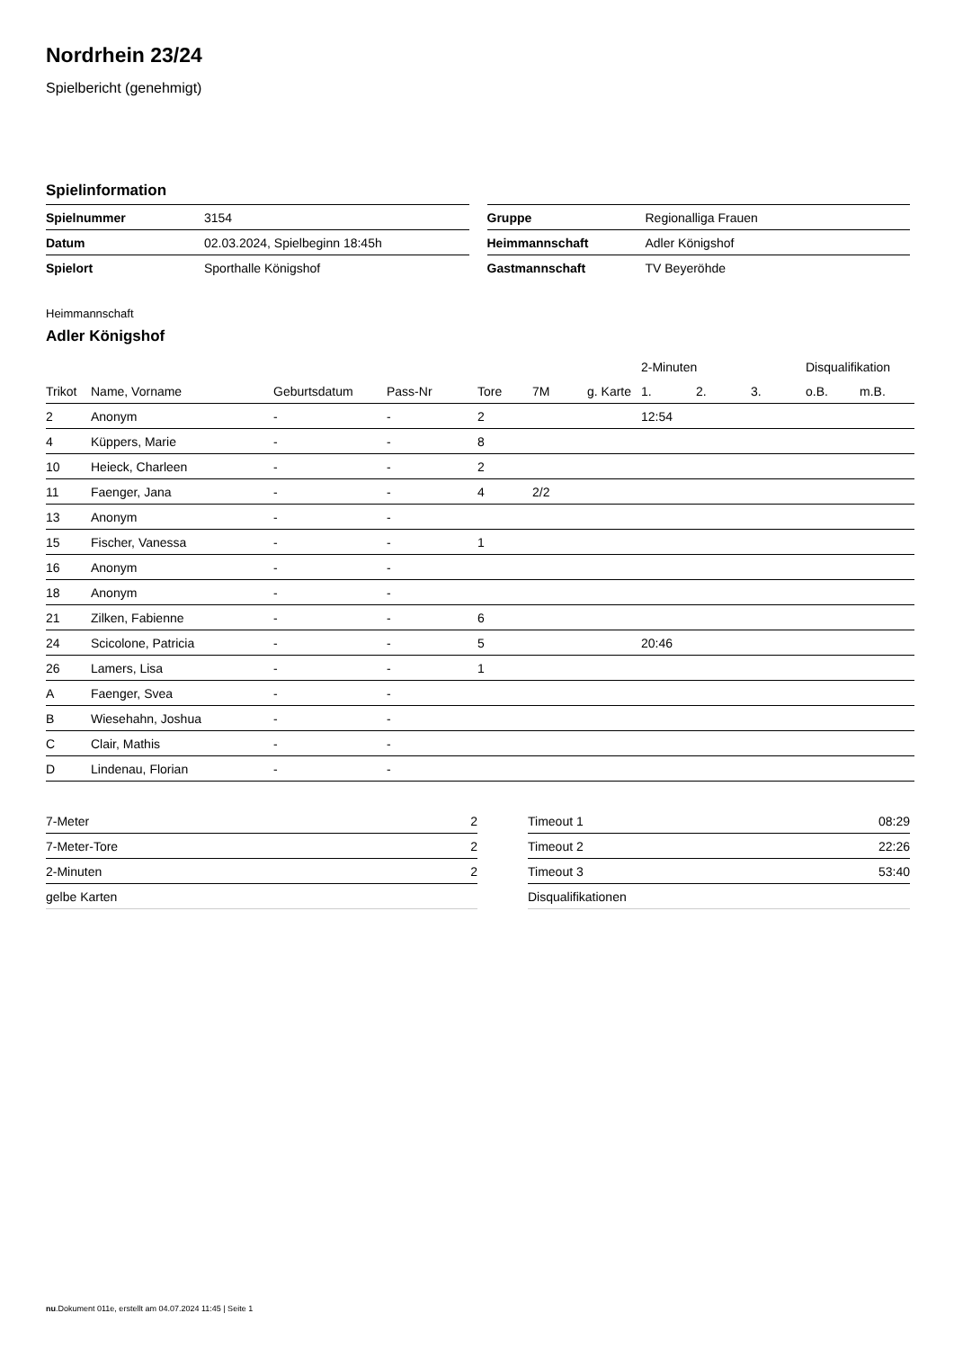Nordrhein 23/24
Spielbericht (genehmigt)
Spielinformation
| Spielnummer | 3154 |
| Datum | 02.03.2024, Spielbeginn 18:45h |
| Spielort | Sporthalle Königshof |
| Gruppe | Regionalliga Frauen |
| Heimmannschaft | Adler Königshof |
| Gastmannschaft | TV Beyeröhde |
Heimmannschaft
Adler Königshof
| | | | | | | | 2-Minuten | | | Disqualifikation | |
| --- | --- | --- | --- | --- | --- | --- | --- | --- | --- | --- | --- |
| Trikot | Name, Vorname | Geburtsdatum | Pass-Nr | Tore | 7M | g. Karte | 1. | 2. | 3. | o.B. | m.B. |
| 2 | Anonym | - | - | 2 | | | 12:54 | | | | |
| 4 | Küppers, Marie | - | - | 8 | | | | | | | |
| 10 | Heieck, Charleen | - | - | 2 | | | | | | | |
| 11 | Faenger, Jana | - | - | 4 | 2/2 | | | | | | |
| 13 | Anonym | - | - | | | | | | | | |
| 15 | Fischer, Vanessa | - | - | 1 | | | | | | | |
| 16 | Anonym | - | - | | | | | | | | |
| 18 | Anonym | - | - | | | | | | | | |
| 21 | Zilken, Fabienne | - | - | 6 | | | | | | | |
| 24 | Scicolone, Patricia | - | - | 5 | | | 20:46 | | | | |
| 26 | Lamers, Lisa | - | - | 1 | | | | | | | |
| A | Faenger, Svea | - | - | | | | | | | | |
| B | Wiesehahn, Joshua | - | - | | | | | | | | |
| C | Clair, Mathis | - | - | | | | | | | | |
| D | Lindenau, Florian | - | - | | | | | | | | |
| 7-Meter | 2 |
| 7-Meter-Tore | 2 |
| 2-Minuten | 2 |
| gelbe Karten | |
| Timeout 1 | 08:29 |
| Timeout 2 | 22:26 |
| Timeout 3 | 53:40 |
| Disqualifikationen | |
nu.Dokument 011e, erstellt am 04.07.2024 11:45 | Seite 1